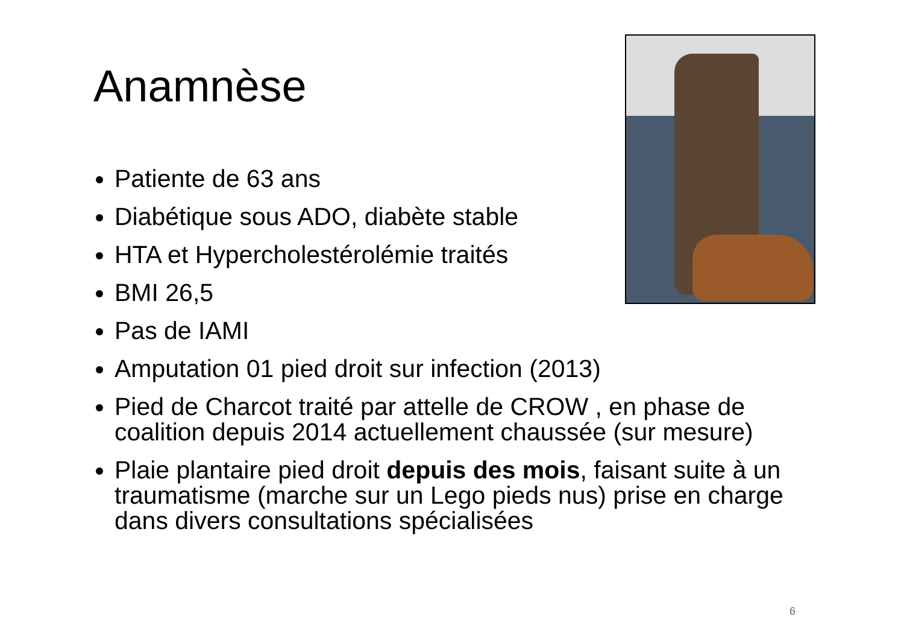Anamnèse
Patiente de 63 ans
Diabétique sous ADO, diabète stable
HTA et Hypercholestérolémie traités
BMI 26,5
Pas de IAMI
Amputation 01 pied droit sur infection (2013)
Pied de Charcot traité par attelle de CROW , en phase de coalition depuis 2014 actuellement chaussée (sur mesure)
Plaie plantaire pied droit depuis des mois, faisant suite à un traumatisme (marche sur un Lego pieds nus) prise en charge dans divers consultations spécialisées
6